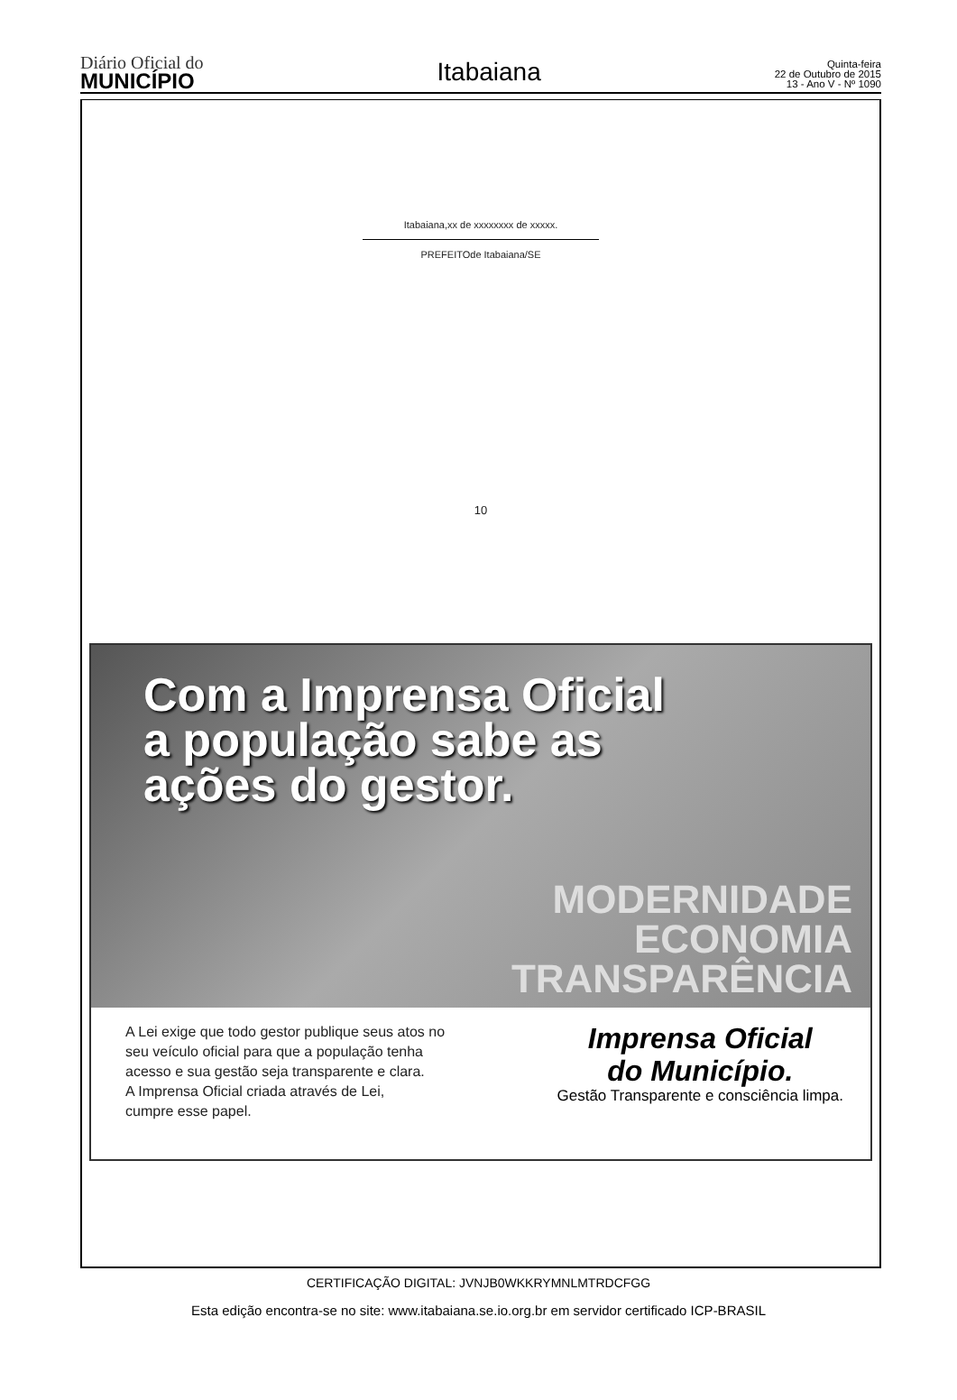Diário Oficial do
MUNICÍPIO
Itabaiana
Quinta-feira
22 de Outubro de 2015
13 - Ano V - Nº 1090
Itabaiana,xx de xxxxxxxx de xxxxx.
PREFEITOde Itabaiana/SE
10
Com a Imprensa Oficial
a população sabe as
ações do gestor.
MODERNIDADE
ECONOMIA
TRANSPARÊNCIA
A Lei exige que todo gestor publique seus atos no
seu veículo oficial para que a população tenha
acesso e sua gestão seja transparente e clara.
A Imprensa Oficial criada através de Lei,
cumpre esse papel.
Imprensa Oficial
do Município.
Gestão Transparente e consciência limpa.
CERTIFICAÇÃO DIGITAL: JVNJB0WKKRYMNLMTRDCFGG
Esta edição encontra-se no site: www.itabaiana.se.io.org.br em servidor certificado ICP-BRASIL